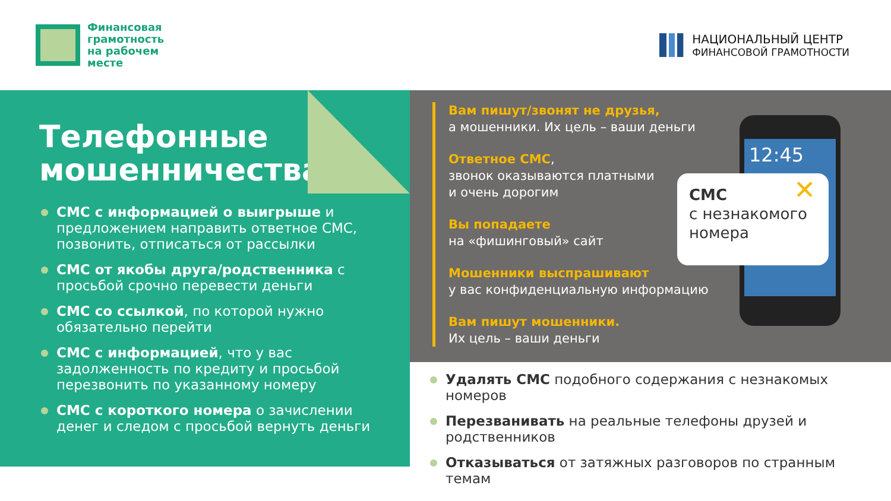Финансовая
грамотность
на рабочем
месте
НАЦИОНАЛЬНЫЙ ЦЕНТР
ФИНАНСОВОЙ ГРАМОТНОСТИ
Телефонные мошенничества.
СМС с информацией о выигрыше и предложением направить ответное СМС, позвонить, отписаться от рассылки
СМС от якобы друга/родственника с просьбой срочно перевести деньги
СМС со ссылкой, по которой нужно обязательно перейти
СМС с информацией, что у вас задолженность по кредиту и просьбой перезвонить по указанному номеру
СМС с короткого номера о зачислении денег и следом с просьбой вернуть деньги
Вам пишут/звонят не друзья,
а мошенники. Их цель – ваши деньги
Ответное СМС,
звонок оказываются платными
и очень дорогим
Вы попадаете
на «фишинговый» сайт
Мошенники выспрашивают
у вас конфиденциальную информацию
Вам пишут мошенники.
Их цель – ваши деньги
12:45
✕ СМС
с незнакомого
номера
Удалять СМС подобного содержания с незнакомых номеров
Перезванивать на реальные телефоны друзей и родственников
Отказываться от затяжных разговоров по странным темам